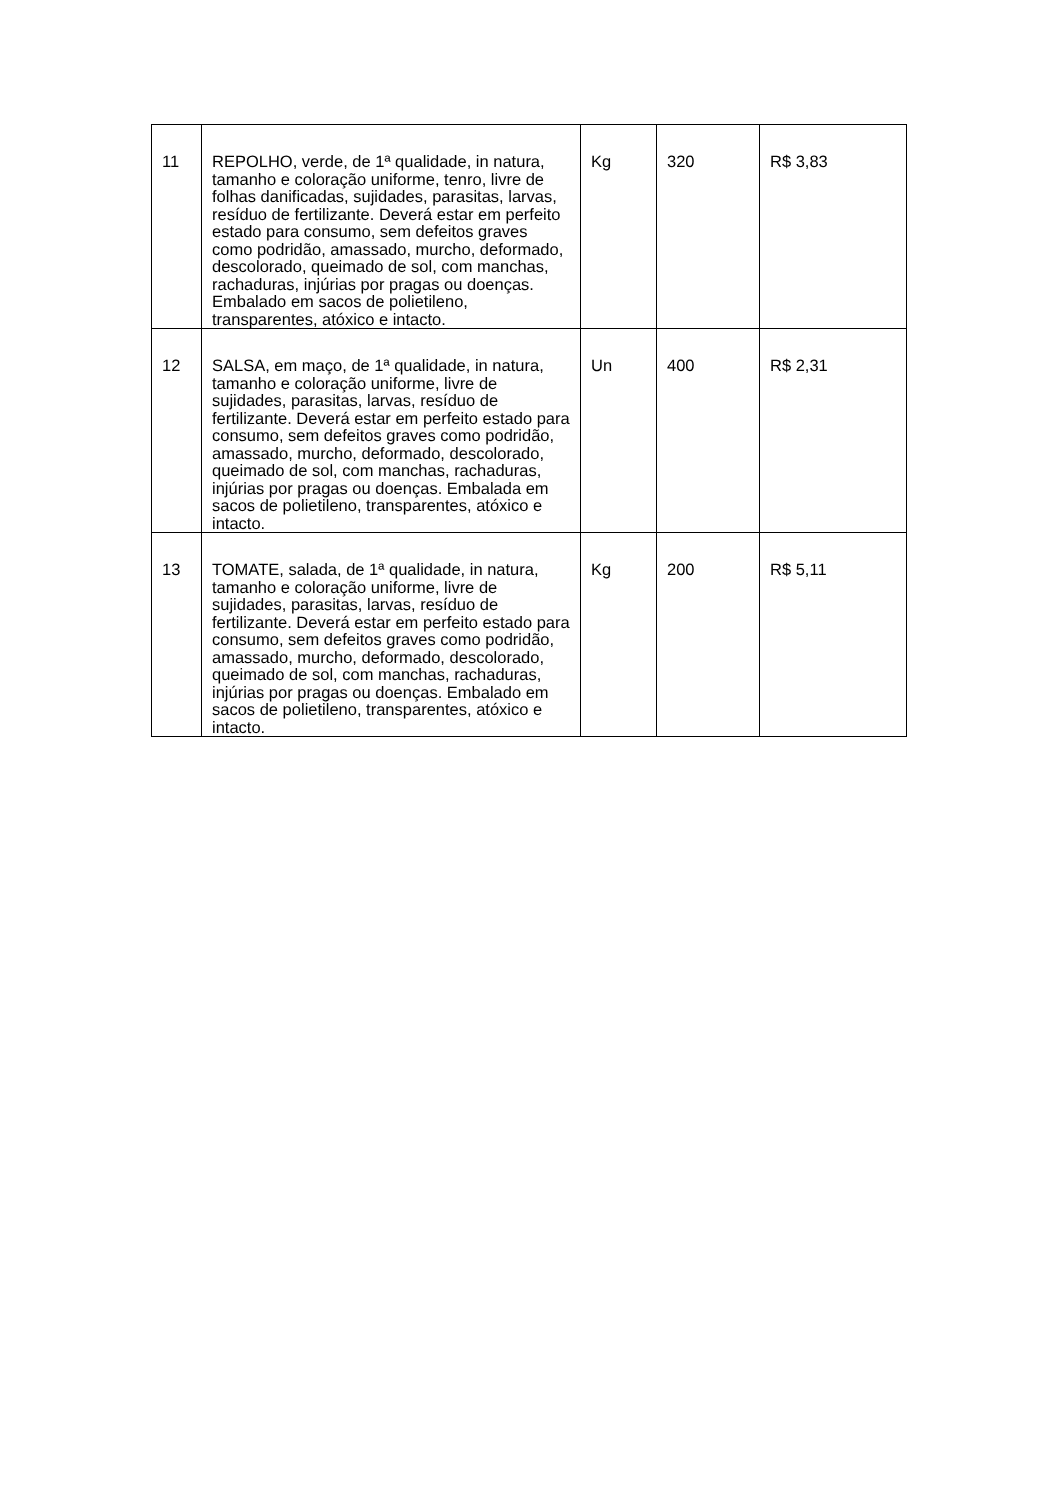| 11 | REPOLHO, verde, de 1ª qualidade, in natura, tamanho e coloração uniforme, tenro, livre de folhas danificadas, sujidades, parasitas, larvas, resíduo de fertilizante. Deverá estar em perfeito estado para consumo, sem defeitos graves como podridão, amassado, murcho, deformado, descolorado, queimado de sol, com manchas, rachaduras, injúrias por pragas ou doenças. Embalado em sacos de polietileno, transparentes, atóxico e intacto. | Kg | 320 | R$ 3,83 |
| 12 | SALSA, em maço, de 1ª qualidade, in natura, tamanho e coloração uniforme, livre de sujidades, parasitas, larvas, resíduo de fertilizante. Deverá estar em perfeito estado para consumo, sem defeitos graves como podridão, amassado, murcho, deformado, descolorado, queimado de sol, com manchas, rachaduras, injúrias por pragas ou doenças. Embalada em sacos de polietileno, transparentes, atóxico e intacto. | Un | 400 | R$ 2,31 |
| 13 | TOMATE, salada, de 1ª qualidade, in natura, tamanho e coloração uniforme, livre de sujidades, parasitas, larvas, resíduo de fertilizante. Deverá estar em perfeito estado para consumo, sem defeitos graves como podridão, amassado, murcho, deformado, descolorado, queimado de sol, com manchas, rachaduras, injúrias por pragas ou doenças. Embalado em sacos de polietileno, transparentes, atóxico e intacto. | Kg | 200 | R$ 5,11 |